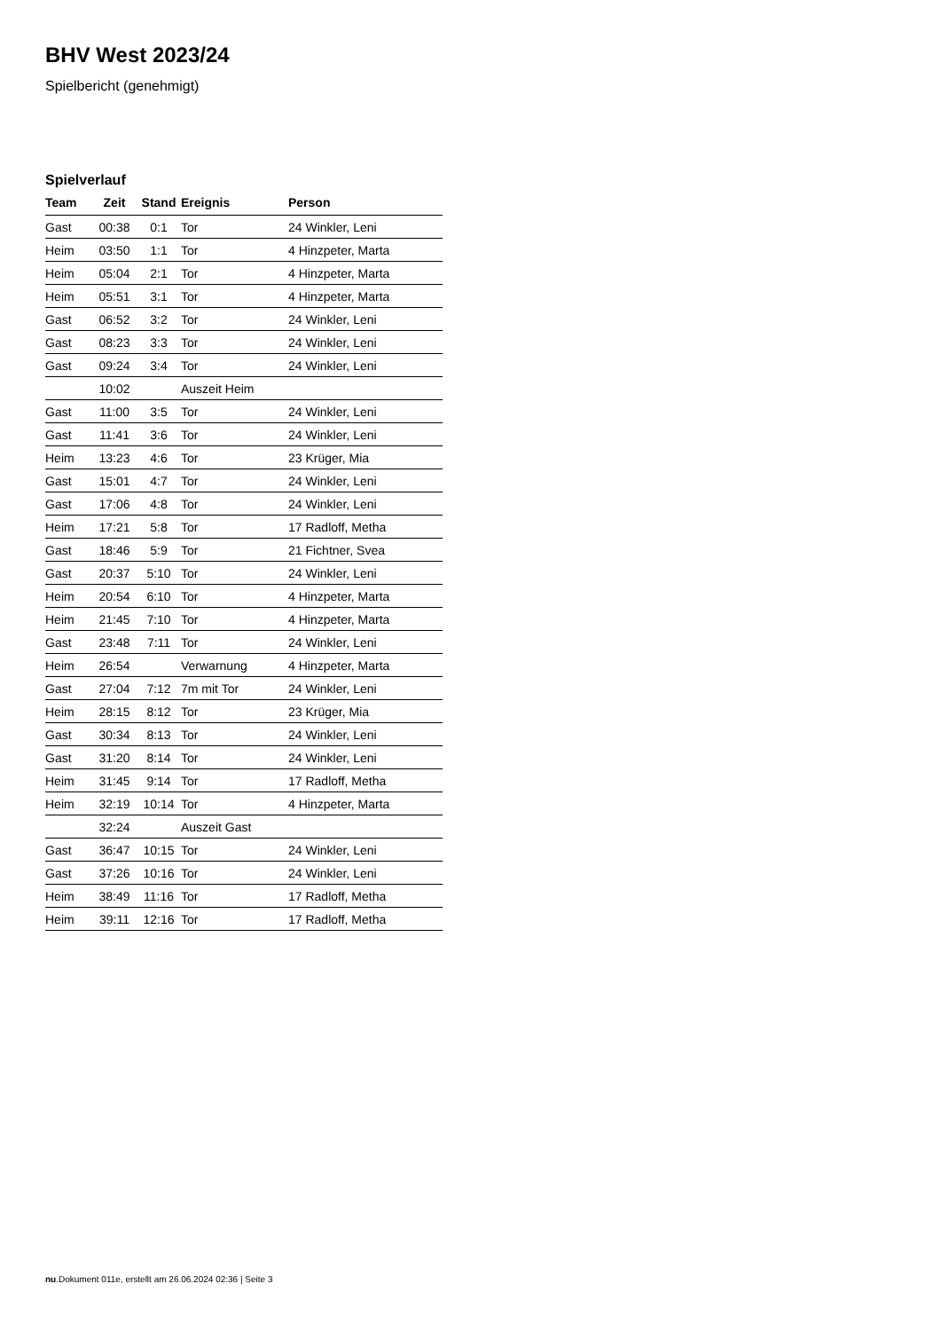BHV West 2023/24
Spielbericht (genehmigt)
Spielverlauf
| Team | Zeit | Stand | Ereignis | Person |
| --- | --- | --- | --- | --- |
| Gast | 00:38 | 0:1 | Tor | 24 Winkler, Leni |
| Heim | 03:50 | 1:1 | Tor | 4 Hinzpeter, Marta |
| Heim | 05:04 | 2:1 | Tor | 4 Hinzpeter, Marta |
| Heim | 05:51 | 3:1 | Tor | 4 Hinzpeter, Marta |
| Gast | 06:52 | 3:2 | Tor | 24 Winkler, Leni |
| Gast | 08:23 | 3:3 | Tor | 24 Winkler, Leni |
| Gast | 09:24 | 3:4 | Tor | 24 Winkler, Leni |
| | 10:02 | | Auszeit Heim | |
| Gast | 11:00 | 3:5 | Tor | 24 Winkler, Leni |
| Gast | 11:41 | 3:6 | Tor | 24 Winkler, Leni |
| Heim | 13:23 | 4:6 | Tor | 23 Krüger, Mia |
| Gast | 15:01 | 4:7 | Tor | 24 Winkler, Leni |
| Gast | 17:06 | 4:8 | Tor | 24 Winkler, Leni |
| Heim | 17:21 | 5:8 | Tor | 17 Radloff, Metha |
| Gast | 18:46 | 5:9 | Tor | 21 Fichtner, Svea |
| Gast | 20:37 | 5:10 | Tor | 24 Winkler, Leni |
| Heim | 20:54 | 6:10 | Tor | 4 Hinzpeter, Marta |
| Heim | 21:45 | 7:10 | Tor | 4 Hinzpeter, Marta |
| Gast | 23:48 | 7:11 | Tor | 24 Winkler, Leni |
| Heim | 26:54 | | Verwarnung | 4 Hinzpeter, Marta |
| Gast | 27:04 | 7:12 | 7m mit Tor | 24 Winkler, Leni |
| Heim | 28:15 | 8:12 | Tor | 23 Krüger, Mia |
| Gast | 30:34 | 8:13 | Tor | 24 Winkler, Leni |
| Gast | 31:20 | 8:14 | Tor | 24 Winkler, Leni |
| Heim | 31:45 | 9:14 | Tor | 17 Radloff, Metha |
| Heim | 32:19 | 10:14 | Tor | 4 Hinzpeter, Marta |
| | 32:24 | | Auszeit Gast | |
| Gast | 36:47 | 10:15 | Tor | 24 Winkler, Leni |
| Gast | 37:26 | 10:16 | Tor | 24 Winkler, Leni |
| Heim | 38:49 | 11:16 | Tor | 17 Radloff, Metha |
| Heim | 39:11 | 12:16 | Tor | 17 Radloff, Metha |
nu.Dokument 011e, erstellt am 26.06.2024 02:36 | Seite 3